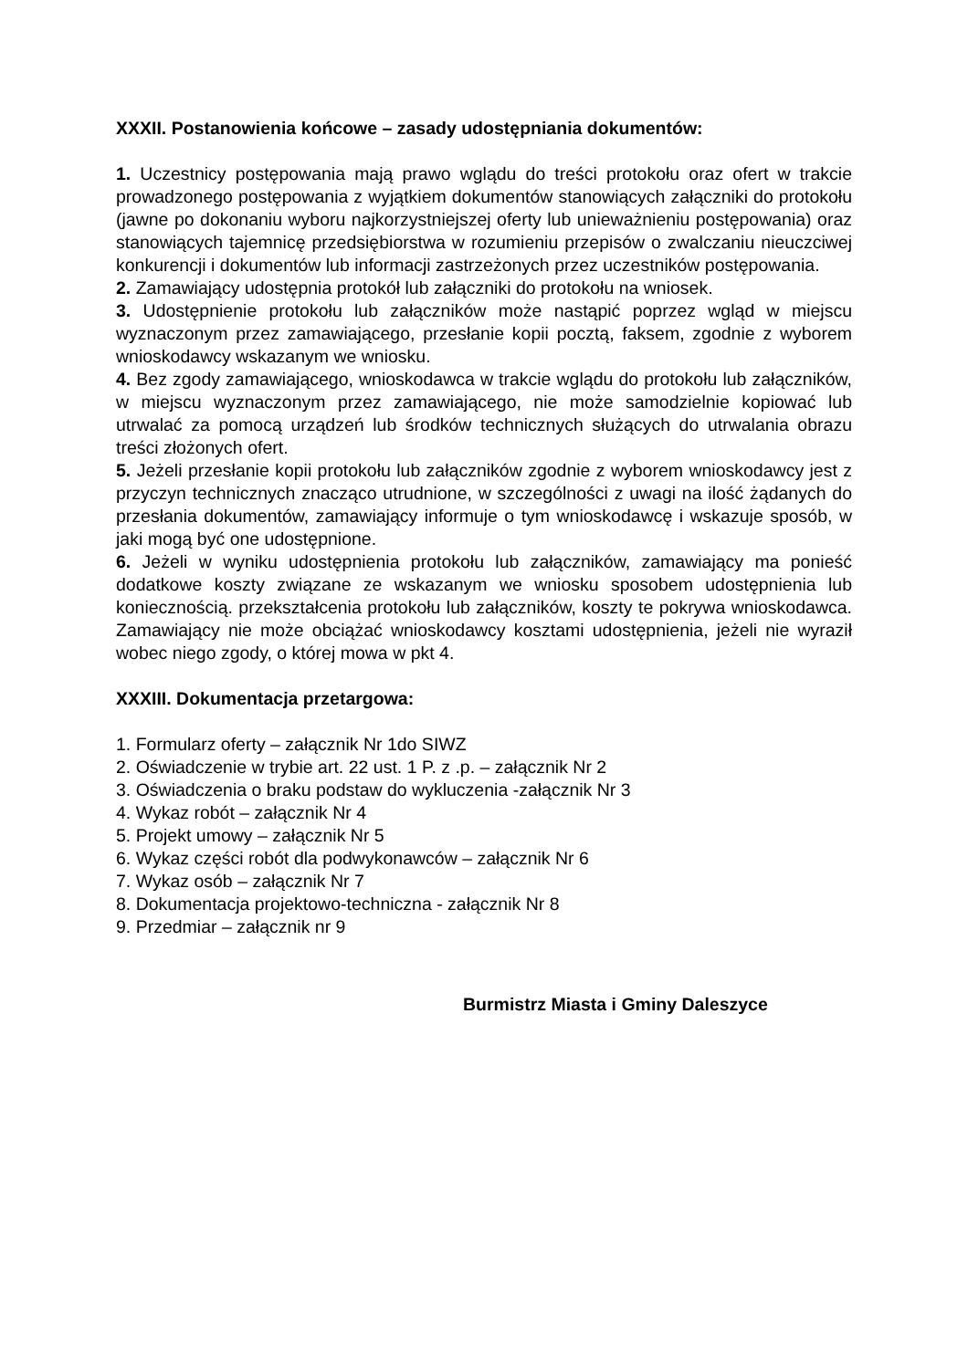XXXII. Postanowienia końcowe – zasady udostępniania dokumentów:
1. Uczestnicy postępowania mają prawo wglądu do treści protokołu oraz ofert w trakcie prowadzonego postępowania z wyjątkiem dokumentów stanowiących załączniki do protokołu (jawne po dokonaniu wyboru najkorzystniejszej oferty lub unieważnieniu postępowania) oraz stanowiących tajemnicę przedsiębiorstwa w rozumieniu przepisów o zwalczaniu nieuczciwej konkurencji i dokumentów lub informacji zastrzeżonych przez uczestników postępowania.
2. Zamawiający udostępnia protokół lub załączniki do protokołu na wniosek.
3. Udostępnienie protokołu lub załączników może nastąpić poprzez wgląd w miejscu wyznaczonym przez zamawiającego, przesłanie kopii pocztą, faksem, zgodnie z wyborem wnioskodawcy wskazanym we wniosku.
4. Bez zgody zamawiającego, wnioskodawca w trakcie wglądu do protokołu lub załączników, w miejscu wyznaczonym przez zamawiającego, nie może samodzielnie kopiować lub utrwalać za pomocą urządzeń lub środków technicznych służących do utrwalania obrazu treści złożonych ofert.
5. Jeżeli przesłanie kopii protokołu lub załączników zgodnie z wyborem wnioskodawcy jest z przyczyn technicznych znacząco utrudnione, w szczególności z uwagi na ilość żądanych do przesłania dokumentów, zamawiający informuje o tym wnioskodawcę i wskazuje sposób, w jaki mogą być one udostępnione.
6. Jeżeli w wyniku udostępnienia protokołu lub załączników, zamawiający ma ponieść dodatkowe koszty związane ze wskazanym we wniosku sposobem udostępnienia lub koniecznością. przekształcenia protokołu lub załączników, koszty te pokrywa wnioskodawca. Zamawiający nie może obciążać wnioskodawcy kosztami udostępnienia, jeżeli nie wyraził wobec niego zgody, o której mowa w pkt 4.
XXXIII. Dokumentacja przetargowa:
1. Formularz oferty – załącznik Nr 1do SIWZ
2. Oświadczenie w trybie art. 22 ust. 1 P. z .p. – załącznik Nr 2
3. Oświadczenia o braku podstaw do wykluczenia -załącznik Nr 3
4. Wykaz robót – załącznik Nr 4
5. Projekt umowy – załącznik Nr 5
6. Wykaz części robót dla podwykonawców – załącznik Nr 6
7. Wykaz osób – załącznik Nr 7
8. Dokumentacja projektowo-techniczna - załącznik Nr 8
9. Przedmiar – załącznik nr 9
Burmistrz Miasta i Gminy Daleszyce